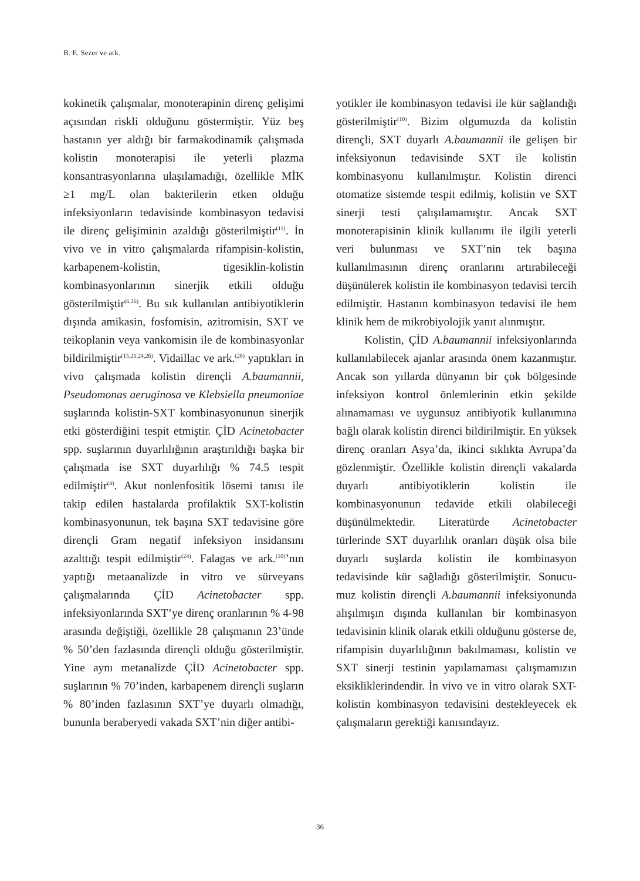B. E. Sezer ve ark.
kokinetik çalışmalar, monoterapinin direnç gelişimi açısından riskli olduğunu göstermiştir. Yüz beş hastanın yer aldığı bir farmakodinamik çalışmada kolistin monoterapisi ile yeterli plazma konsantrasyonlarına ulaşılamadığı, özellikle MİK ≥1 mg/L olan bakterilerin etken olduğu infeksiyonların tedavisinde kombinasyon tedavisi ile direnç gelişiminin azaldığı gösterilmiştir<sup>(11)</sup>. İn vivo ve in vitro çalışmalarda rifampisin-kolistin, karbapenem-kolistin, tigesiklin-kolistin kombinasyonlarının sinerjik etkili olduğu gösterilmiştir<sup>(6,26)</sup>. Bu sık kullanılan antibiyotiklerin dışında amikasin, fosfomisin, azitromisin, SXT ve teikoplanin veya vankomisin ile de kombinasyonlar bildirilmiştir<sup>(15,21,24,26)</sup>. Vidaillac ve ark.<sup>(28)</sup> yaptıkları in vivo çalışmada kolistin dirençli A.baumannii, Pseudomonas aeruginosa ve Klebsiella pneumoniae suşlarında kolistin-SXT kombinasyonunun sinerjik etki gösterdiğini tespit etmiştir. ÇİD Acinetobacter spp. suşlarının duyarlılığının araştırıldığı başka bir çalışmada ise SXT duyarlılığı % 74.5 tespit edilmiştir<sup>(4)</sup>. Akut nonlenfositik lösemi tanısı ile takip edilen hastalarda profilaktik SXT-kolistin kombinasyonunun, tek başına SXT tedavisine göre dirençli Gram negatif infeksiyon insidansını azalttığı tespit edilmiştir<sup>(24)</sup>. Falagas ve ark.<sup>(10)</sup>’nın yaptığı metaanalizde in vitro ve sürveyans çalışmalarında ÇİD Acinetobacter spp. infeksiyonlarında SXT’ye direnç oranlarının % 4-98 arasında değiştiği, özellikle 28 çalışmanın 23’ünde % 50’den fazlasında dirençli olduğu gösterilmiştir. Yine aynı metanalizde ÇİD Acinetobacter spp. suşlarının % 70’inden, karbapenem dirençli suşların % 80’inden fazlasının SXT’ye duyarlı olmadığı, bununla beraberyedi vakada SXT’nin diğer antibi-
yotikler ile kombinasyon tedavisi ile kür sağlandığı gösterilmiştir<sup>(10)</sup>. Bizim olgumuzda da kolistin dirençli, SXT duyarlı A.baumannii ile gelişen bir infeksiyonun tedavisinde SXT ile kolistin kombinasyonu kullanılmıştır. Kolistin direnci otomatize sistemde tespit edilmiş, kolistin ve SXT sinerji testi çalışılamamıştır. Ancak SXT monoterapisinin klinik kullanımı ile ilgili yeterli veri bulunması ve SXT’nin tek başına kullanılmasının direnç oranlarını artırabileceği düşünülerek kolistin ile kombinasyon tedavisi tercih edilmiştir. Hastanın kombinasyon tedavisi ile hem klinik hem de mikrobiyolojik yanıt alınmıştır.
Kolistin, ÇİD A.baumannii infeksiyonlarında kullanılabilecek ajanlar arasında önem kazanmıştır. Ancak son yıllarda dünyanın bir çok bölgesinde infeksiyon kontrol önlemlerinin etkin şekilde alınamaması ve uygunsuz antibiyotik kullanımına bağlı olarak kolistin direnci bildirilmiştir. En yüksek direnç oranları Asya’da, ikinci sıklıkta Avrupa’da gözlenmiştir. Özellikle kolistin dirençli vakalarda duyarlı antibiyotiklerin kolistin ile kombinasyonunun tedavide etkili olabileceği düşünülmektedir. Literatürde Acinetobacter türlerinde SXT duyarlılık oranları düşük olsa bile duyarlı suşlarda kolistin ile kombinasyon tedavisinde kür sağladığı gösterilmiştir. Sonucu-muz kolistin dirençli A.baumannii infeksiyonunda alışılmışın dışında kullanılan bir kombinasyon tedavisinin klinik olarak etkili olduğunu gösterse de, rifampisin duyarlılığının bakılmaması, kolistin ve SXT sinerji testinin yapılamaması çalışmamızın eksikliklerindendir. İn vivo ve in vitro olarak SXT-kolistin kombinasyon tedavisini destekleyecek ek çalışmaların gerektiği kanısındayız.
36